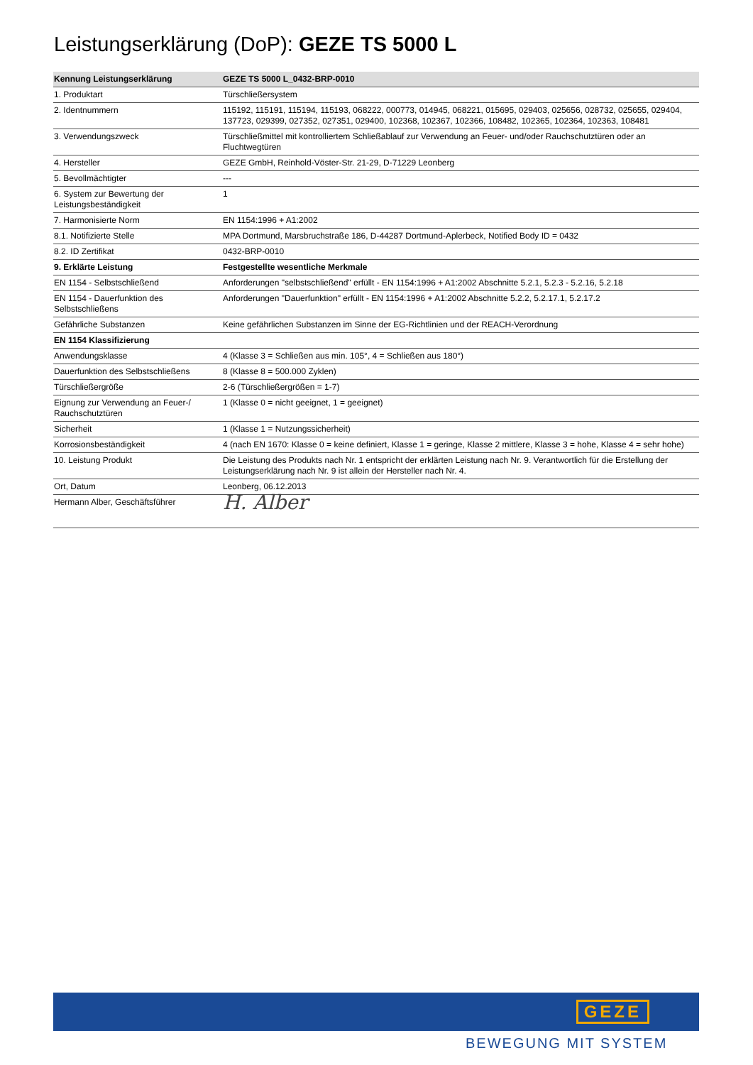Leistungserklärung (DoP): GEZE TS 5000 L
| Kennung Leistungserklärung | GEZE TS 5000 L_0432-BRP-0010 |
| --- | --- |
| 1. Produktart | Türschließersystem |
| 2. Identnummern | 115192, 115191, 115194, 115193, 068222, 000773, 014945, 068221, 015695, 029403, 025656, 028732, 025655, 029404, 137723, 029399, 027352, 027351, 029400, 102368, 102367, 102366, 108482, 102365, 102364, 102363, 108481 |
| 3. Verwendungszweck | Türschließmittel mit kontrolliertem Schließablauf zur Verwendung an Feuer- und/oder Rauchschutztüren oder an Fluchtwegtüren |
| 4. Hersteller | GEZE GmbH, Reinhold-Vöster-Str. 21-29, D-71229 Leonberg |
| 5. Bevollmächtigter | --- |
| 6. System zur Bewertung der Leistungsbeständigkeit | 1 |
| 7. Harmonisierte Norm | EN 1154:1996 + A1:2002 |
| 8.1. Notifizierte Stelle | MPA Dortmund, Marsbruchstraße 186, D-44287 Dortmund-Aplerbeck, Notified Body ID = 0432 |
| 8.2. ID Zertifikat | 0432-BRP-0010 |
| 9. Erklärte Leistung | Festgestellte wesentliche Merkmale |
| EN 1154 - Selbstschließend | Anforderungen "selbstschließend" erfüllt - EN 1154:1996 + A1:2002 Abschnitte 5.2.1, 5.2.3 - 5.2.16, 5.2.18 |
| EN 1154 - Dauerfunktion des Selbstschließens | Anforderungen "Dauerfunktion" erfüllt - EN 1154:1996 + A1:2002 Abschnitte 5.2.2, 5.2.17.1, 5.2.17.2 |
| Gefährliche Substanzen | Keine gefährlichen Substanzen im Sinne der EG-Richtlinien und der REACH-Verordnung |
| EN 1154 Klassifizierung | |
| Anwendungsklasse | 4 (Klasse 3 = Schließen aus min. 105°, 4 = Schließen aus 180°) |
| Dauerfunktion des Selbstschließens | 8 (Klasse 8 = 500.000 Zyklen) |
| Türschließergröße | 2-6 (Türschließergrößen = 1-7) |
| Eignung zur Verwendung an Feuer-/ Rauchschutztüren | 1 (Klasse 0 = nicht geeignet, 1 = geeignet) |
| Sicherheit | 1 (Klasse 1 = Nutzungssicherheit) |
| Korrosionsbeständigkeit | 4 (nach EN 1670: Klasse 0 = keine definiert, Klasse 1 = geringe, Klasse 2 mittlere, Klasse 3 = hohe, Klasse 4 = sehr hohe) |
| 10. Leistung Produkt | Die Leistung des Produkts nach Nr. 1 entspricht der erklärten Leistung nach Nr. 9. Verantwortlich für die Erstellung der Leistungserklärung nach Nr. 9 ist allein der Hersteller nach Nr. 4. |
| Ort, Datum | Leonberg, 06.12.2013 |
| Hermann Alber, Geschäftsführer | H. Alber |
GEZE
BEWEGUNG MIT SYSTEM